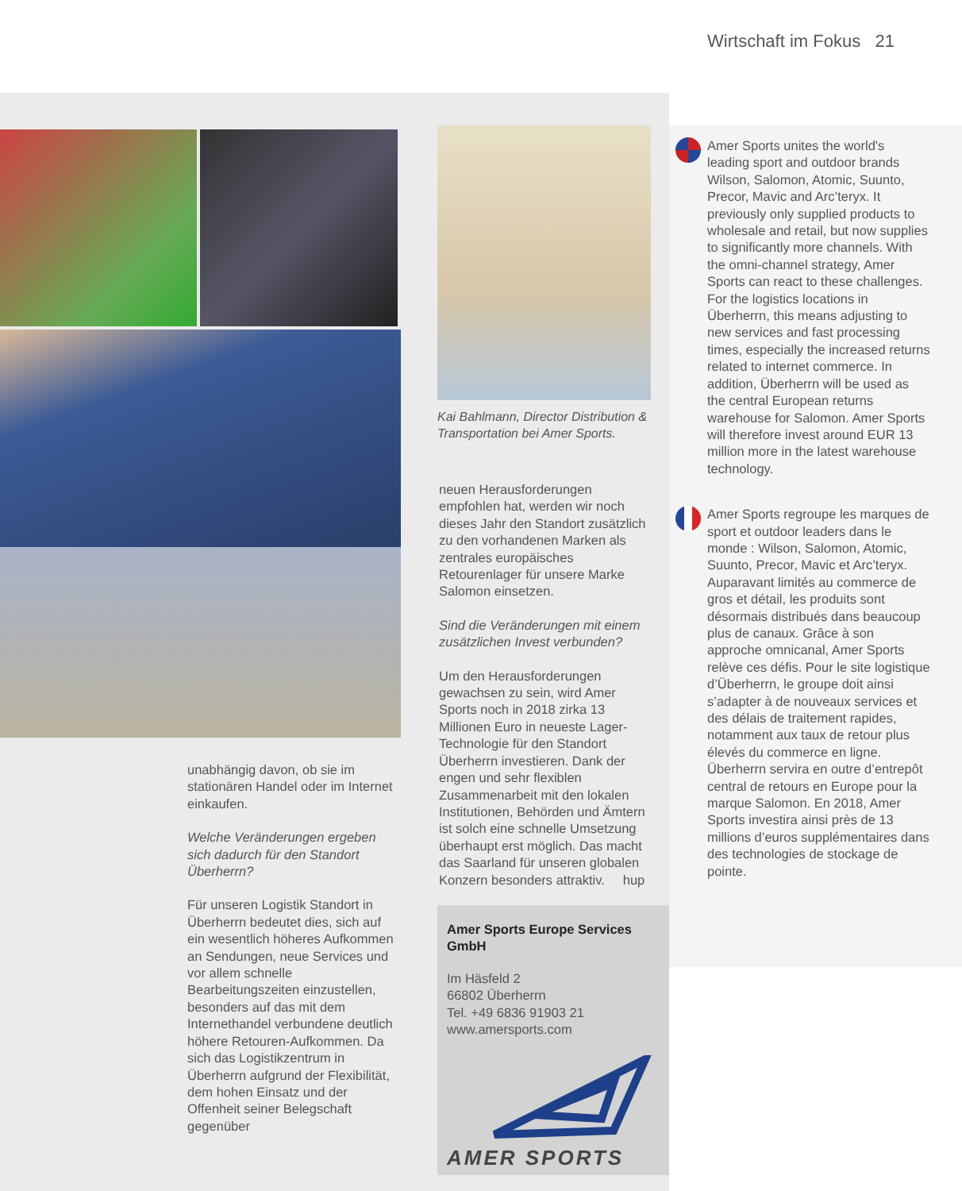Wirtschaft im Fokus 21
unabhängig davon, ob sie im stationären Handel oder im Internet einkaufen.
Welche Veränderungen ergeben sich dadurch für den Standort Überherrn?
Für unseren Logistik Standort in Überherrn bedeutet dies, sich auf ein wesentlich höheres Aufkommen an Sendungen, neue Services und vor allem schnelle Bearbeitungszeiten einzustellen, besonders auf das mit dem Internethandel verbundene deutlich höhere Retouren-Aufkommen. Da sich das Logistikzentrum in Überherrn aufgrund der Flexibilität, dem hohen Einsatz und der Offenheit seiner Belegschaft gegenüber
Kai Bahlmann, Director Distribution & Transportation bei Amer Sports.
neuen Herausforderungen empfohlen hat, werden wir noch dieses Jahr den Standort zusätzlich zu den vorhandenen Marken als zentrales europäisches Retourenlager für unsere Marke Salomon einsetzen.
Sind die Veränderungen mit einem zusätzlichen Invest verbunden?
Um den Herausforderungen gewachsen zu sein, wird Amer Sports noch in 2018 zirka 13 Millionen Euro in neueste Lager-Technologie für den Standort Überherrn investieren. Dank der engen und sehr flexiblen Zusammenarbeit mit den lokalen Institutionen, Behörden und Ämtern ist solch eine schnelle Umsetzung überhaupt erst möglich. Das macht das Saarland für unseren globalen Konzern besonders attraktiv. hup
Amer Sports Europe Services GmbH
Im Häsfeld 2
66802 Überherrn
Tel. +49 6836 91903 21
www.amersports.com
AMER SPORTS
Amer Sports unites the world's leading sport and outdoor brands Wilson, Salomon, Atomic, Suunto, Precor, Mavic and Arc’teryx. It previously only supplied products to wholesale and retail, but now supplies to significantly more channels. With the omni-channel strategy, Amer Sports can react to these challenges. For the logistics locations in Überherrn, this means adjusting to new services and fast processing times, especially the increased returns related to internet commerce. In addition, Überherrn will be used as the central European returns warehouse for Salomon. Amer Sports will therefore invest around EUR 13 million more in the latest warehouse technology.
Amer Sports regroupe les marques de sport et outdoor leaders dans le monde : Wilson, Salomon, Atomic, Suunto, Precor, Mavic et Arc’teryx. Auparavant limités au commerce de gros et détail, les produits sont désormais distribués dans beaucoup plus de canaux. Grâce à son approche omnicanal, Amer Sports relève ces défis. Pour le site logistique d’Überherrn, le groupe doit ainsi s’adapter à de nouveaux services et des délais de traitement rapides, notamment aux taux de retour plus élevés du commerce en ligne. Überherrn servira en outre d’entrepôt central de retours en Europe pour la marque Salomon. En 2018, Amer Sports investira ainsi près de 13 millions d’euros supplémentaires dans des technologies de stockage de pointe.